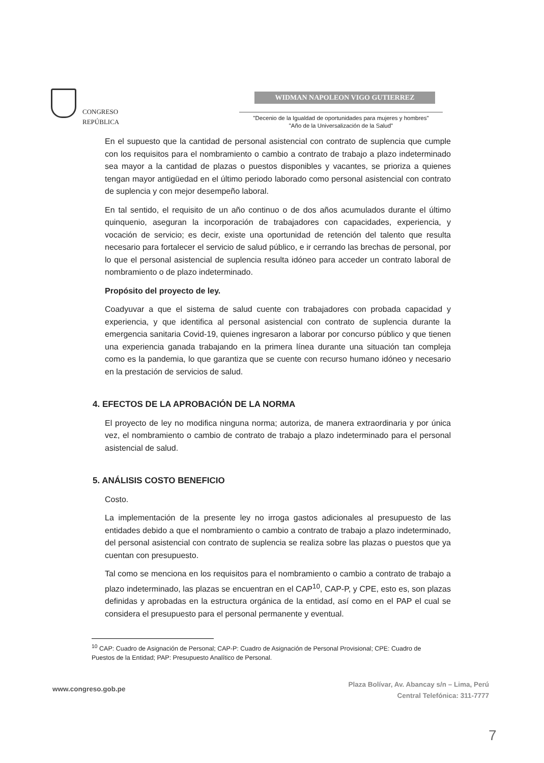CONGRESO
REPÚBLICA
WIDMAN NAPOLEON VIGO GUTIERREZ
"Decenio de la Igualdad de oportunidades para mujeres y hombres"
"Año de la Universalización de la Salud"
En el supuesto que la cantidad de personal asistencial con contrato de suplencia que cumple con los requisitos para el nombramiento o cambio a contrato de trabajo a plazo indeterminado sea mayor a la cantidad de plazas o puestos disponibles y vacantes, se prioriza a quienes tengan mayor antigüedad en el último periodo laborado como personal asistencial con contrato de suplencia y con mejor desempeño laboral.
En tal sentido, el requisito de un año continuo o de dos años acumulados durante el último quinquenio, aseguran la incorporación de trabajadores con capacidades, experiencia, y vocación de servicio; es decir, existe una oportunidad de retención del talento que resulta necesario para fortalecer el servicio de salud público, e ir cerrando las brechas de personal, por lo que el personal asistencial de suplencia resulta idóneo para acceder un contrato laboral de nombramiento o de plazo indeterminado.
Propósito del proyecto de ley.
Coadyuvar a que el sistema de salud cuente con trabajadores con probada capacidad y experiencia, y que identifica al personal asistencial con contrato de suplencia durante la emergencia sanitaria Covid-19, quienes ingresaron a laborar por concurso público y que tienen una experiencia ganada trabajando en la primera línea durante una situación tan compleja como es la pandemia, lo que garantiza que se cuente con recurso humano idóneo y necesario en la prestación de servicios de salud.
4. EFECTOS DE LA APROBACIÓN DE LA NORMA
El proyecto de ley no modifica ninguna norma; autoriza, de manera extraordinaria y por única vez, el nombramiento o cambio de contrato de trabajo a plazo indeterminado para el personal asistencial de salud.
5. ANÁLISIS COSTO BENEFICIO
Costo.
La implementación de la presente ley no irroga gastos adicionales al presupuesto de las entidades debido a que el nombramiento o cambio a contrato de trabajo a plazo indeterminado, del personal asistencial con contrato de suplencia se realiza sobre las plazas o puestos que ya cuentan con presupuesto.
Tal como se menciona en los requisitos para el nombramiento o cambio a contrato de trabajo a plazo indeterminado, las plazas se encuentran en el CAP<sup>10</sup>, CAP-P, y CPE, esto es, son plazas definidas y aprobadas en la estructura orgánica de la entidad, así como en el PAP el cual se considera el presupuesto para el personal permanente y eventual.
<sup>10</sup> CAP: Cuadro de Asignación de Personal; CAP-P: Cuadro de Asignación de Personal Provisional; CPE: Cuadro de Puestos de la Entidad; PAP: Presupuesto Analítico de Personal.
Plaza Bolívar, Av. Abancay s/n – Lima, Perú
Central Telefónica: 311-7777
www.congreso.gob.pe
7